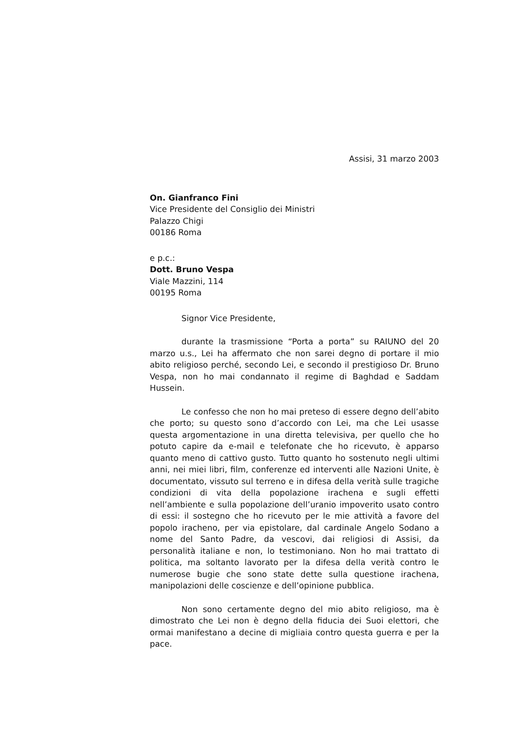Assisi, 31 marzo 2003
On. Gianfranco Fini
Vice Presidente del Consiglio dei Ministri
Palazzo Chigi
00186 Roma
e p.c.:
Dott. Bruno Vespa
Viale Mazzini, 114
00195 Roma
Signor Vice Presidente,
durante la trasmissione “Porta a porta” su RAIUNO del 20 marzo u.s., Lei ha affermato che non sarei degno di portare il mio abito religioso perché, secondo Lei, e secondo il prestigioso Dr. Bruno Vespa, non ho mai condannato il regime di Baghdad e Saddam Hussein.
Le confesso che non ho mai preteso di essere degno dell’abito che porto; su questo sono d’accordo con Lei, ma che Lei usasse questa argomentazione in una diretta televisiva, per quello che ho potuto capire da e-mail e telefonate che ho ricevuto, è apparso quanto meno di cattivo gusto. Tutto quanto ho sostenuto negli ultimi anni, nei miei libri, film, conferenze ed interventi alle Nazioni Unite, è documentato, vissuto sul terreno e in difesa della verità sulle tragiche condizioni di vita della popolazione irachena e sugli effetti nell’ambiente e sulla popolazione dell’uranio impoverito usato contro di essi: il sostegno che ho ricevuto per le mie attività a favore del popolo iracheno, per via epistolare, dal cardinale Angelo Sodano a nome del Santo Padre, da vescovi, dai religiosi di Assisi, da personalità italiane e non, lo testimoniano. Non ho mai trattato di politica, ma soltanto lavorato per la difesa della verità contro le numerose bugie che sono state dette sulla questione irachena, manipolazioni delle coscienze e dell’opinione pubblica.
Non sono certamente degno del mio abito religioso, ma è dimostrato che Lei non è degno della fiducia dei Suoi elettori, che ormai manifestano a decine di migliaia contro questa guerra e per la pace.